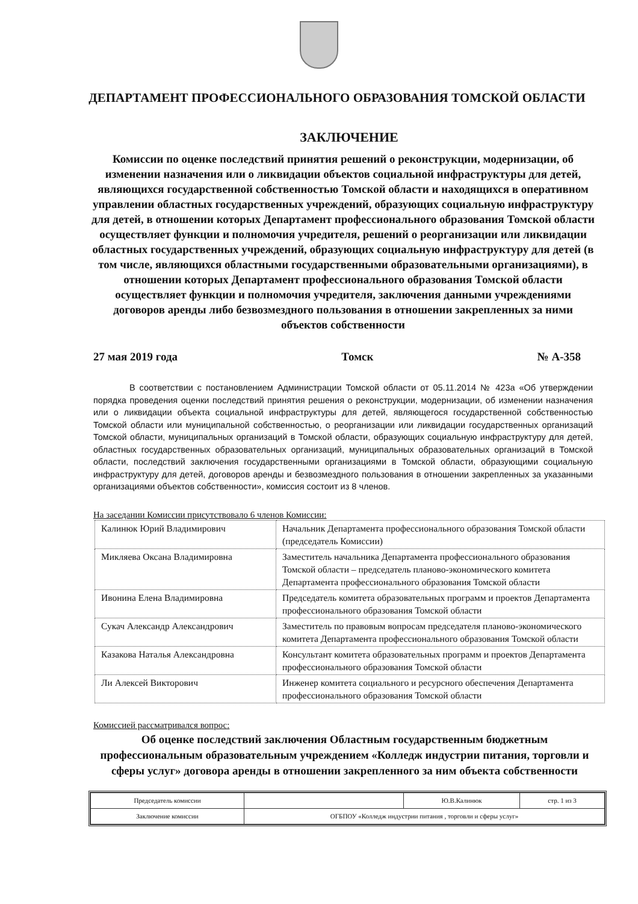ДЕПАРТАМЕНТ ПРОФЕССИОНАЛЬНОГО ОБРАЗОВАНИЯ ТОМСКОЙ ОБЛАСТИ
ЗАКЛЮЧЕНИЕ
Комиссии по оценке последствий принятия решений о реконструкции, модернизации, об изменении назначения или о ликвидации объектов социальной инфраструктуры для детей, являющихся государственной собственностью Томской области и находящихся в оперативном управлении областных государственных учреждений, образующих социальную инфраструктуру для детей, в отношении которых Департамент профессионального образования Томской области осуществляет функции и полномочия учредителя, решений о реорганизации или ликвидации областных государственных учреждений, образующих социальную инфраструктуру для детей (в том числе, являющихся областными государственными образовательными организациями), в отношении которых Департамент профессионального образования Томской области осуществляет функции и полномочия учредителя, заключения данными учреждениями договоров аренды либо безвозмездного пользования в отношении закрепленных за ними объектов собственности
27 мая 2019 года Томск № А-358
В соответствии с постановлением Администрации Томской области от 05.11.2014 № 423а «Об утверждении порядка проведения оценки последствий принятия решения о реконструкции, модернизации, об изменении назначения или о ликвидации объекта социальной инфраструктуры для детей, являющегося государственной собственностью Томской области или муниципальной собственностью, о реорганизации или ликвидации государственных организаций Томской области, муниципальных организаций в Томской области, образующих социальную инфраструктуру для детей, областных государственных образовательных организаций, муниципальных образовательных организаций в Томской области, последствий заключения государственными организациями в Томской области, образующими социальную инфраструктуру для детей, договоров аренды и безвозмездного пользования в отношении закрепленных за указанными организациями объектов собственности», комиссия состоит из 8 членов.
На заседании Комиссии присутствовало 6 членов Комиссии:
| Калинюк Юрий Владимирович | Начальник Департамента профессионального образования Томской области (председатель Комиссии) |
| Микляева Оксана Владимировна | Заместитель начальника Департамента профессионального образования Томской области – председатель планово-экономического комитета Департамента профессионального образования Томской области |
| Ивонина Елена Владимировна | Председатель комитета образовательных программ и проектов Департамента профессионального образования Томской области |
| Сукач Александр Александрович | Заместитель по правовым вопросам председателя планово-экономического комитета Департамента профессионального образования Томской области |
| Казакова Наталья Александровна | Консультант комитета образовательных программ и проектов Департамента профессионального образования Томской области |
| Ли Алексей Викторович | Инженер комитета социального и ресурсного обеспечения Департамента профессионального образования Томской области |
Комиссией рассматривался вопрос:
Об оценке последствий заключения Областным государственным бюджетным профессиональным образовательным учреждением «Колледж индустрии питания, торговли и сферы услуг» договора аренды в отношении закрепленного за ним объекта собственности
| Председатель комиссии | | Ю.В.Калинюк | стр. 1 из 3 |
| Заключение комиссии | ОГБПОУ «Колледж индустрии питания , торговли и сферы услуг» | | |